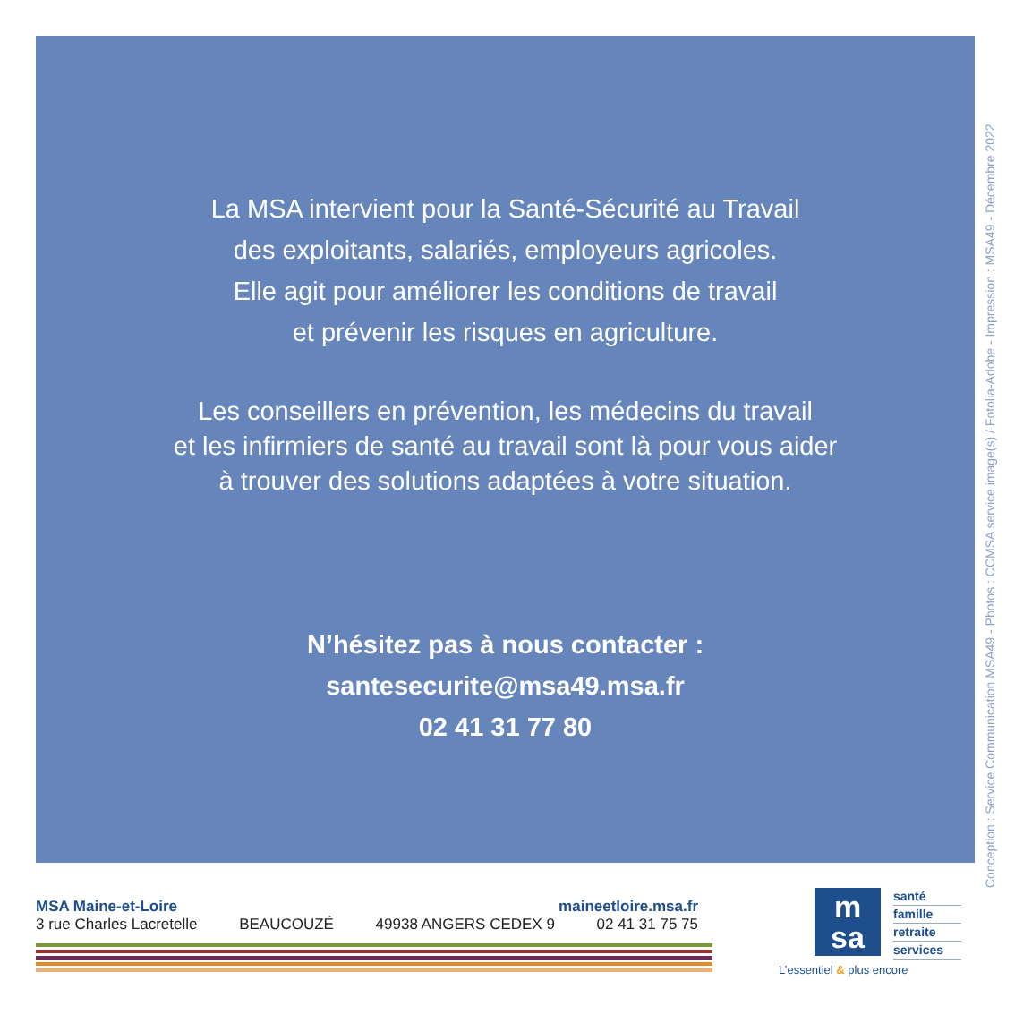La MSA intervient pour la Santé-Sécurité au Travail
des exploitants, salariés, employeurs agricoles.
Elle agit pour améliorer les conditions de travail
et prévenir les risques en agriculture.
Les conseillers en prévention, les médecins du travail
et les infirmiers de santé au travail sont là pour vous aider
à trouver des solutions adaptées à votre situation.
N’hésitez pas à nous contacter :
santesecurite@msa49.msa.fr
02 41 31 77 80
Conception : Service Communication MSA49 - Photos : CCMSA service image(s) / Fotolia-Adobe - Impression : MSA49 - Décembre 2022
MSA Maine-et-Loire maineetloire.msa.fr
3 rue Charles Lacretelle BEAUCOUZÉ 49938 ANGERS CEDEX 9 02 41 31 75 75
m
sa
santé
famille
retraite
services
L’essentiel & plus encore